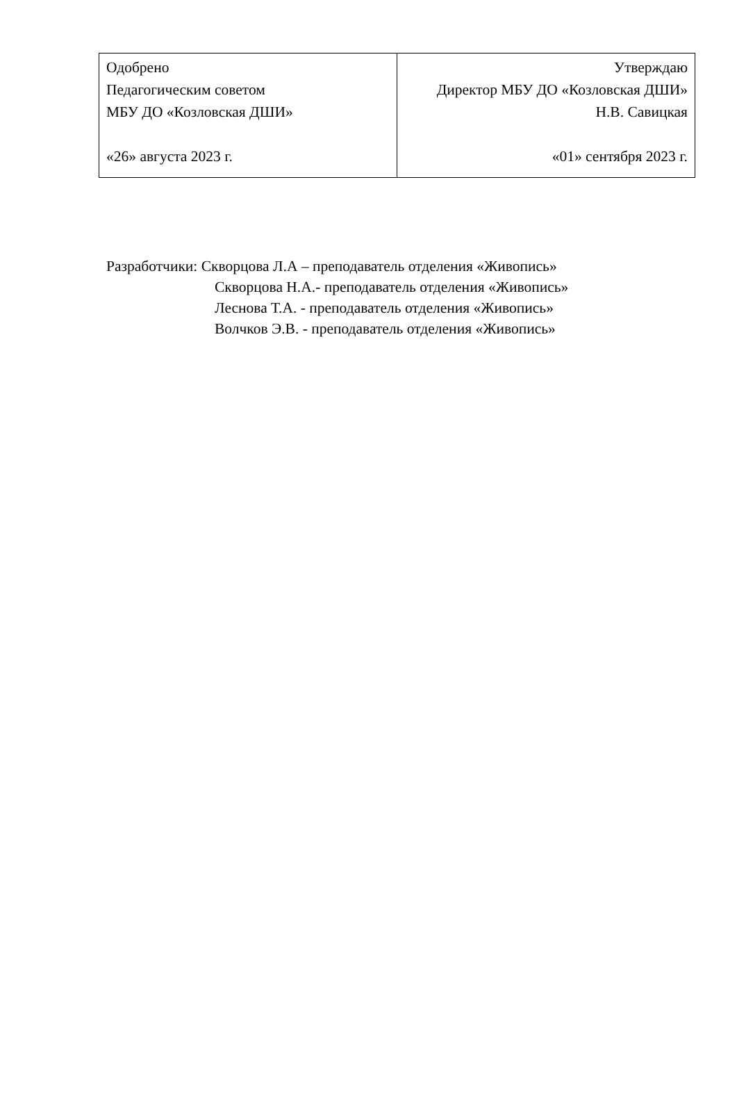| Одобрено Педагогическим советом МБУ ДО «Козловская ДШИ» «26» августа 2023 г. | Утверждаю Директор МБУ ДО «Козловская ДШИ» Н.В. Савицкая «01» сентября 2023 г. |
Разработчики: Скворцова Л.А – преподаватель отделения «Живопись»
Скворцова Н.А.- преподаватель отделения «Живопись»
Леснова Т.А. - преподаватель отделения «Живопись»
Волчков Э.В. - преподаватель отделения «Живопись»